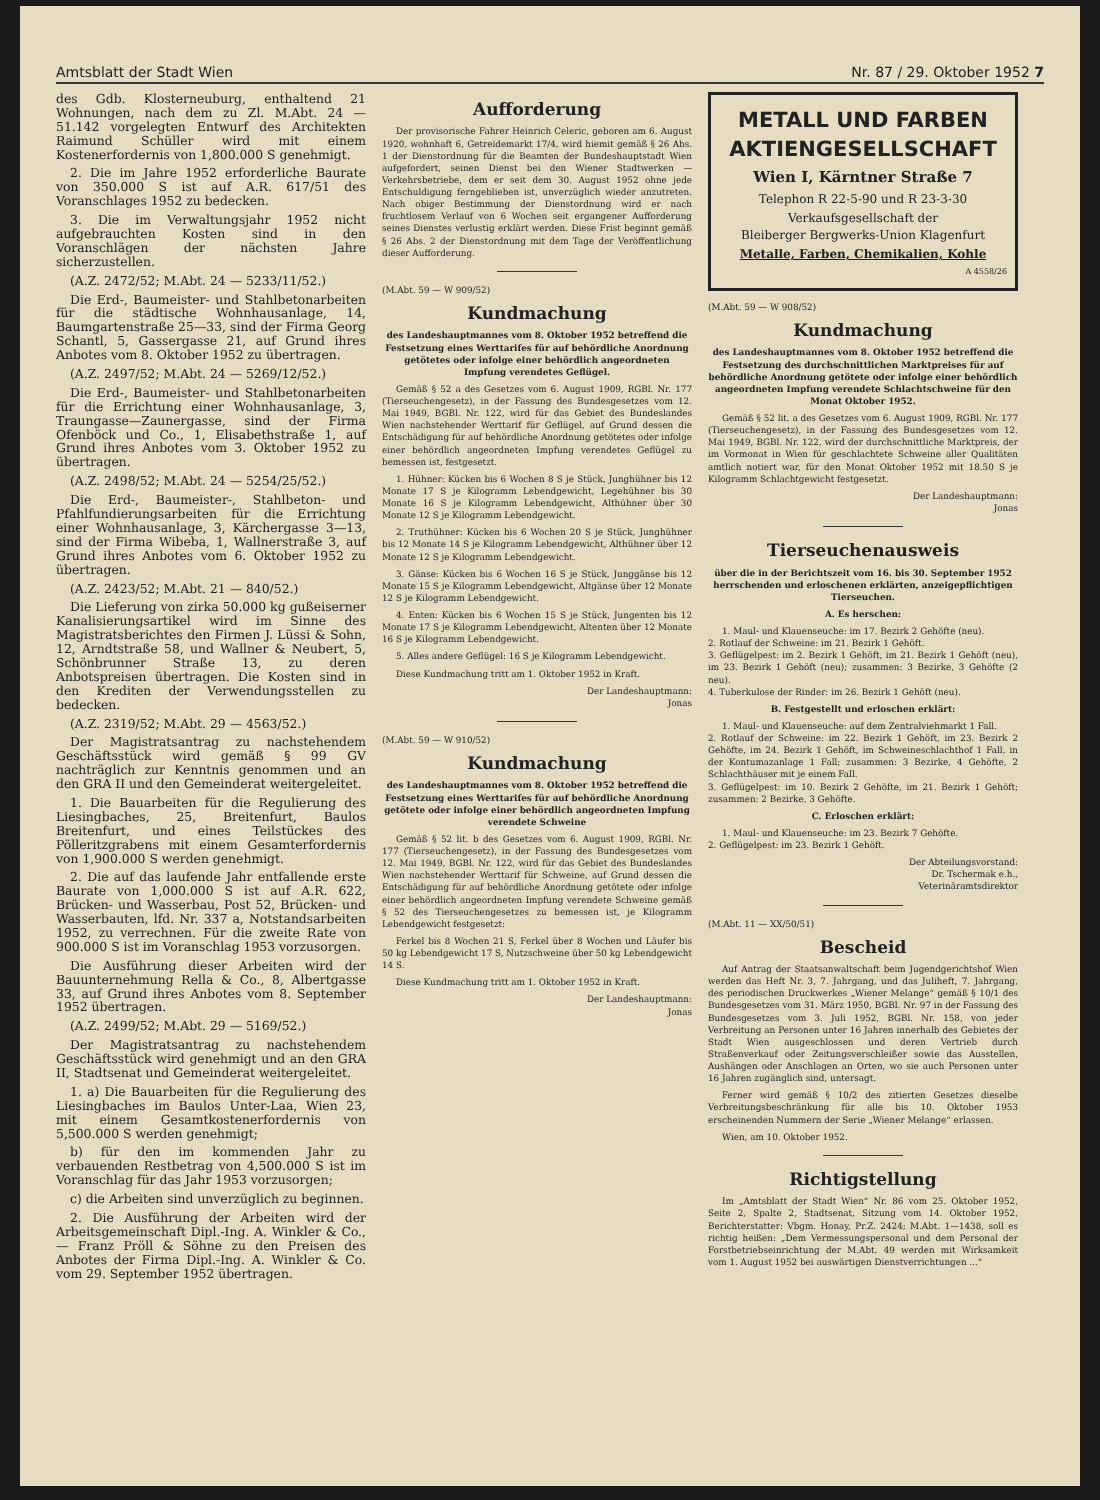Amtsblatt der Stadt Wien Nr. 87 / 29. Oktober 1952 7
des Gdb. Klosterneuburg, enthaltend 21 Wohnungen, nach dem zu Zl. M.Abt. 24 — 51.142 vorgelegten Entwurf des Architekten Raimund Schüller wird mit einem Kostenerfordernis von 1,800.000 S genehmigt.
2. Die im Jahre 1952 erforderliche Baurate von 350.000 S ist auf A.R. 617/51 des Voranschlages 1952 zu bedecken.
3. Die im Verwaltungsjahr 1952 nicht aufgebrauchten Kosten sind in den Voranschlägen der nächsten Jahre sicherzustellen.
(A.Z. 2472/52; M.Abt. 24 — 5233/11/52.)
Die Erd-, Baumeister- und Stahlbetonarbeiten für die städtische Wohnhausanlage, 14, Baumgartenstraße 25—33, sind der Firma Georg Schantl, 5, Gassergasse 21, auf Grund ihres Anbotes vom 8. Oktober 1952 zu übertragen.
(A.Z. 2497/52; M.Abt. 24 — 5269/12/52.)
Die Erd-, Baumeister- und Stahlbetonarbeiten für die Errichtung einer Wohnhausanlage, 3, Traungasse—Zaunergasse, sind der Firma Ofenböck und Co., 1, Elisabethstraße 1, auf Grund ihres Anbotes vom 3. Oktober 1952 zu übertragen.
(A.Z. 2498/52; M.Abt. 24 — 5254/25/52.)
Die Erd-, Baumeister-, Stahlbeton- und Pfahlfundierungsarbeiten für die Errichtung einer Wohnhausanlage, 3, Kärchergasse 3—13, sind der Firma Wibeba, 1, Wallnerstraße 3, auf Grund ihres Anbotes vom 6. Oktober 1952 zu übertragen.
(A.Z. 2423/52; M.Abt. 21 — 840/52.)
Die Lieferung von zirka 50.000 kg gußeiserner Kanalisierungsartikel wird im Sinne des Magistratsberichtes den Firmen J. Lüssi & Sohn, 12, Arndtstraße 58, und Wallner & Neubert, 5, Schönbrunner Straße 13, zu deren Anbotspreisen übertragen. Die Kosten sind in den Krediten der Verwendungsstellen zu bedecken.
(A.Z. 2319/52; M.Abt. 29 — 4563/52.)
Der Magistratsantrag zu nachstehendem Geschäftsstück wird gemäß § 99 GV nachträglich zur Kenntnis genommen und an den GRA II und den Gemeinderat weitergeleitet.
1. Die Bauarbeiten für die Regulierung des Liesingbaches, 25, Breitenfurt, Baulos Breitenfurt, und eines Teilstückes des Pölleritzgrabens mit einem Gesamterfordernis von 1,900.000 S werden genehmigt.
2. Die auf das laufende Jahr entfallende erste Baurate von 1,000.000 S ist auf A.R. 622, Brücken- und Wasserbau, Post 52, Brücken- und Wasserbauten, lfd. Nr. 337 a, Notstandsarbeiten 1952, zu verrechnen. Für die zweite Rate von 900.000 S ist im Voranschlag 1953 vorzusorgen.
Die Ausführung dieser Arbeiten wird der Bauunternehmung Rella & Co., 8, Albertgasse 33, auf Grund ihres Anbotes vom 8. September 1952 übertragen.
(A.Z. 2499/52; M.Abt. 29 — 5169/52.)
Der Magistratsantrag zu nachstehendem Geschäftsstück wird genehmigt und an den GRA II, Stadtsenat und Gemeinderat weitergeleitet.
1. a) Die Bauarbeiten für die Regulierung des Liesingbaches im Baulos Unter-Laa, Wien 23, mit einem Gesamtkostenerfordernis von 5,500.000 S werden genehmigt;
b) für den im kommenden Jahr zu verbauenden Restbetrag von 4,500.000 S ist im Voranschlag für das Jahr 1953 vorzusorgen;
c) die Arbeiten sind unverzüglich zu beginnen.
2. Die Ausführung der Arbeiten wird der Arbeitsgemeinschaft Dipl.-Ing. A. Winkler & Co., — Franz Pröll & Söhne zu den Preisen des Anbotes der Firma Dipl.-Ing. A. Winkler & Co. vom 29. September 1952 übertragen.
Aufforderung
Der provisorische Fahrer Heinrich Celeric, geboren am 6. August 1920, wohnhaft 6, Getreidemarkt 17/4, wird hiemit gemäß § 26 Abs. 1 der Dienstordnung für die Beamten der Bundeshauptstadt Wien aufgefordert, seinen Dienst bei den Wiener Stadtwerken — Verkehrsbetriebe, dem er seit dem 30. August 1952 ohne jede Entschuldigung ferngeblieben ist, unverzüglich wieder anzutreten. Nach obiger Bestimmung der Dienstordnung wird er nach fruchtlosem Verlauf von 6 Wochen seit ergangener Aufforderung seines Dienstes verlustig erklärt werden. Diese Frist beginnt gemäß § 26 Abs. 2 der Dienstordnung mit dem Tage der Veröffentlichung dieser Aufforderung.
(M.Abt. 59 — W 909/52)
Kundmachung
des Landeshauptmannes vom 8. Oktober 1952 betreffend die Festsetzung eines Werttarifes für auf behördliche Anordnung getötetes oder infolge einer behördlich angeordneten Impfung verendetes Geflügel.
Gemäß § 52 a des Gesetzes vom 6. August 1909, RGBl. Nr. 177 (Tierseuchengesetz), in der Fassung des Bundesgesetzes vom 12. Mai 1949, BGBl. Nr. 122, wird für das Gebiet des Bundeslandes Wien nachstehender Werttarif für Geflügel, auf Grund dessen die Entschädigung für auf behördliche Anordnung getötetes oder infolge einer behördlich angeordneten Impfung verendetes Geflügel zu bemessen ist, festgesetzt.
1. Hühner: Kücken bis 6 Wochen 8 S je Stück, Junghühner bis 12 Monate 17 S je Kilogramm Lebendgewicht, Legehühner bis 30 Monate 16 S je Kilogramm Lebendgewicht, Althühner über 30 Monate 12 S je Kilogramm Lebendgewicht.
2. Truthühner: Kücken bis 6 Wochen 20 S je Stück, Junghühner bis 12 Monate 14 S je Kilogramm Lebendgewicht, Althühner über 12 Monate 12 S je Kilogramm Lebendgewicht.
3. Gänse: Kücken bis 6 Wochen 16 S je Stück, Junggänse bis 12 Monate 15 S je Kilogramm Lebendgewicht, Altgänse über 12 Monate 12 S je Kilogramm Lebendgewicht.
4. Enten: Kücken bis 6 Wochen 15 S je Stück, Jungenten bis 12 Monate 17 S je Kilogramm Lebendgewicht, Altenten über 12 Monate 16 S je Kilogramm Lebendgewicht.
5. Alles andere Geflügel: 16 S je Kilogramm Lebendgewicht.
Diese Kundmachung tritt am 1. Oktober 1952 in Kraft.
Der Landeshauptmann:
Jonas
(M.Abt. 59 — W 910/52)
Kundmachung
des Landeshauptmannes vom 8. Oktober 1952 betreffend die Festsetzung eines Werttarifes für auf behördliche Anordnung getötete oder infolge einer behördlich angeordneten Impfung verendete Schweine
Gemäß § 52 lit. b des Gesetzes vom 6. August 1909, RGBl. Nr. 177 (Tierseuchengesetz), in der Fassung des Bundesgesetzes vom 12. Mai 1949, BGBl. Nr. 122, wird für das Gebiet des Bundeslandes Wien nachstehender Werttarif für Schweine, auf Grund dessen die Entschädigung für auf behördliche Anordnung getötete oder infolge einer behördlich angeordneten Impfung verendete Schweine gemäß § 52 des Tierseuchengesetzes zu bemessen ist, je Kilogramm Lebendgewicht festgesetzt:
Ferkel bis 8 Wochen 21 S, Ferkel über 8 Wochen und Läufer bis 50 kg Lebendgewicht 17 S, Nutzschweine über 50 kg Lebendgewicht 14 S.
Diese Kundmachung tritt am 1. Oktober 1952 in Kraft.
Der Landeshauptmann:
Jonas
METALL UND FARBEN
AKTIENGESELLSCHAFT
Wien I, Kärntner Straße 7
Telephon R 22-5-90 und R 23-3-30
Verkaufsgesellschaft der
Bleiberger Bergwerks-Union Klagenfurt
Metalle, Farben, Chemikalien, Kohle
A 4558/26
(M.Abt. 59 — W 908/52)
Kundmachung
des Landeshauptmannes vom 8. Oktober 1952 betreffend die Festsetzung des durchschnittlichen Marktpreises für auf behördliche Anordnung getötete oder infolge einer behördlich angeordneten Impfung verendete Schlachtschweine für den Monat Oktober 1952.
Gemäß § 52 lit. a des Gesetzes vom 6. August 1909, RGBl. Nr. 177 (Tierseuchengesetz), in der Fassung des Bundesgesetzes vom 12. Mai 1949, BGBl. Nr. 122, wird der durchschnittliche Marktpreis, der im Vormonat in Wien für geschlachtete Schweine aller Qualitäten amtlich notiert war, für den Monat Oktober 1952 mit 18.50 S je Kilogramm Schlachtgewicht festgesetzt.
Der Landeshauptmann:
Jonas
Tierseuchenausweis
über die in der Berichtszeit vom 16. bis 30. September 1952 herrschenden und erloschenen erklärten, anzeigepflichtigen Tierseuchen.
A. Es herschen:
1. Maul- und Klauenseuche: im 17. Bezirk 2 Gehöfte (neu).
2. Rotlauf der Schweine: im 21. Bezirk 1 Gehöft.
3. Geflügelpest: im 2. Bezirk 1 Gehöft, im 21. Bezirk 1 Gehöft (neu), im 23. Bezirk 1 Gehöft (neu); zusammen: 3 Bezirke, 3 Gehöfte (2 neu).
4. Tuberkulose der Rinder: im 26. Bezirk 1 Gehöft (neu).
B. Festgestellt und erloschen erklärt:
1. Maul- und Klauenseuche: auf dem Zentralviehmarkt 1 Fall.
2. Rotlauf der Schweine: im 22. Bezirk 1 Gehöft, im 23. Bezirk 2 Gehöfte, im 24. Bezirk 1 Gehöft, im Schweineschlachthof 1 Fall, in der Kontumazanlage 1 Fall; zusammen: 3 Bezirke, 4 Gehöfte, 2 Schlachthäuser mit je einem Fall.
3. Geflügelpest: im 10. Bezirk 2 Gehöfte, im 21. Bezirk 1 Gehöft; zusammen: 2 Bezirke, 3 Gehöfte.
C. Erloschen erklärt:
1. Maul- und Klauenseuche: im 23. Bezirk 7 Gehöfte.
2. Geflügelpest: im 23. Bezirk 1 Gehöft.
Der Abteilungsvorstand:
Dr. Tschermak e.h.,
Veterinäramtsdirektor
(M.Abt. 11 — XX/50/51)
Bescheid
Auf Antrag der Staatsanwaltschaft beim Jugendgerichtshof Wien werden das Heft Nr. 3, 7. Jahrgang, und das Juliheft, 7. Jahrgang, des periodischen Druckwerkes „Wiener Melange“ gemäß § 10/1 des Bundesgesetzes vom 31. März 1950, BGBl. Nr. 97 in der Fassung des Bundesgesetzes vom 3. Juli 1952, BGBl. Nr. 158, von jeder Verbreitung an Personen unter 16 Jahren innerhalb des Gebietes der Stadt Wien ausgeschlossen und deren Vertrieb durch Straßenverkauf oder Zeitungsverschleißer sowie das Ausstellen, Aushängen oder Anschlagen an Orten, wo sie auch Personen unter 16 Jahren zugänglich sind, untersagt.
Ferner wird gemäß § 10/2 des zitierten Gesetzes dieselbe Verbreitungsbeschränkung für alle bis 10. Oktober 1953 erscheinenden Nummern der Serie „Wiener Melange“ erlassen.
Wien, am 10. Oktober 1952.
Richtigstellung
Im „Amtsblatt der Stadt Wien“ Nr. 86 vom 25. Oktober 1952, Seite 2, Spalte 2, Stadtsenat, Sitzung vom 14. Oktober 1952, Berichterstatter: Vbgm. Honay, Pr.Z. 2424; M.Abt. 1—1438, soll es richtig heißen: „Dem Vermessungspersonal und dem Personal der Forstbetriebseinrichtung der M.Abt. 49 werden mit Wirksamkeit vom 1. August 1952 bei auswärtigen Dienstverrichtungen ...“